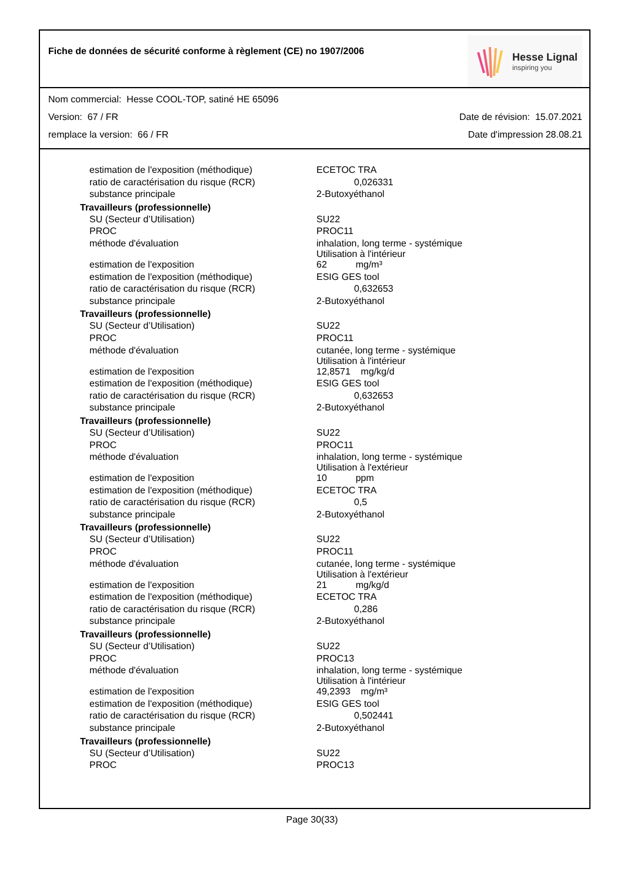Fiche de données de sécurité conforme à règlement (CE) no 1907/2006
Hesse Lignal
inspiring you
Nom commercial: Hesse COOL-TOP, satiné HE 65096
Version: 67 / FR Date de révision: 15.07.2021
remplace la version: 66 / FR Date d'impression 28.08.21
| estimation de l'exposition (méthodique) | ECETOC TRA |
| ratio de caractérisation du risque (RCR) | 0,026331 |
| substance principale | 2-Butoxyéthanol |
| Travailleurs (professionnelle) | |
| SU (Secteur d’Utilisation) | SU22 |
| PROC | PROC11 |
| méthode d'évaluation | inhalation, long terme - systémique Utilisation à l'intérieur |
| estimation de l'exposition | 62 mg/m³ |
| estimation de l'exposition (méthodique) | ESIG GES tool |
| ratio de caractérisation du risque (RCR) | 0,632653 |
| substance principale | 2-Butoxyéthanol |
| Travailleurs (professionnelle) | |
| SU (Secteur d’Utilisation) | SU22 |
| PROC | PROC11 |
| méthode d'évaluation | cutanée, long terme - systémique Utilisation à l'intérieur |
| estimation de l'exposition | 12,8571 mg/kg/d |
| estimation de l'exposition (méthodique) | ESIG GES tool |
| ratio de caractérisation du risque (RCR) | 0,632653 |
| substance principale | 2-Butoxyéthanol |
| Travailleurs (professionnelle) | |
| SU (Secteur d’Utilisation) | SU22 |
| PROC | PROC11 |
| méthode d'évaluation | inhalation, long terme - systémique Utilisation à l'extérieur |
| estimation de l'exposition | 10 ppm |
| estimation de l'exposition (méthodique) | ECETOC TRA |
| ratio de caractérisation du risque (RCR) | 0,5 |
| substance principale | 2-Butoxyéthanol |
| Travailleurs (professionnelle) | |
| SU (Secteur d’Utilisation) | SU22 |
| PROC | PROC11 |
| méthode d'évaluation | cutanée, long terme - systémique Utilisation à l'extérieur |
| estimation de l'exposition | 21 mg/kg/d |
| estimation de l'exposition (méthodique) | ECETOC TRA |
| ratio de caractérisation du risque (RCR) | 0,286 |
| substance principale | 2-Butoxyéthanol |
| Travailleurs (professionnelle) | |
| SU (Secteur d’Utilisation) | SU22 |
| PROC | PROC13 |
| méthode d'évaluation | inhalation, long terme - systémique Utilisation à l'intérieur |
| estimation de l'exposition | 49,2393 mg/m³ |
| estimation de l'exposition (méthodique) | ESIG GES tool |
| ratio de caractérisation du risque (RCR) | 0,502441 |
| substance principale | 2-Butoxyéthanol |
| Travailleurs (professionnelle) | |
| SU (Secteur d’Utilisation) | SU22 |
| PROC | PROC13 |
Page 30(33)